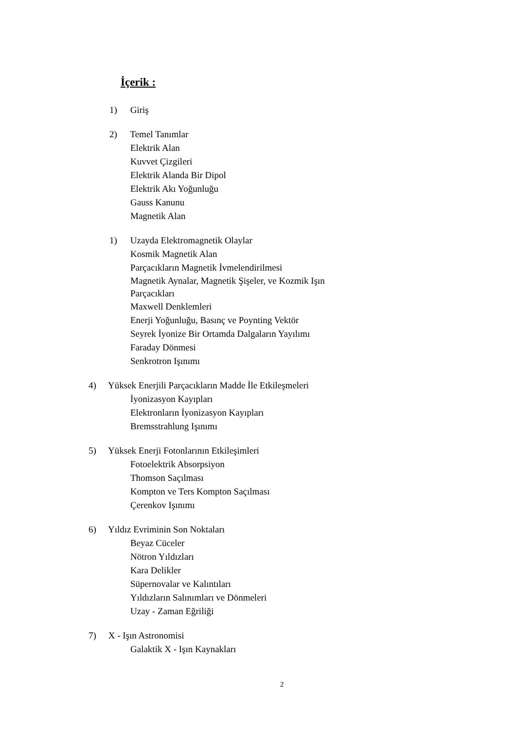İçerik :
1) Giriş
2) Temel Tanımlar
Elektrik Alan
Kuvvet Çizgileri
Elektrik Alanda Bir Dipol
Elektrik Akı Yoğunluğu
Gauss Kanunu
Magnetik Alan
1) Uzayda Elektromagnetik Olaylar
Kosmik Magnetik Alan
Parçacıkların Magnetik İvmelendirilmesi
Magnetik Aynalar, Magnetik Şişeler, ve Kozmik Işın
Parçacıkları
Maxwell Denklemleri
Enerji Yoğunluğu, Basınç ve Poynting Vektör
Seyrek İyonize Bir Ortamda Dalgaların Yayılımı
Faraday Dönmesi
Senkrotron Işınımı
4) Yüksek Enerjili Parçacıkların Madde İle Etkileşmeleri
İyonizasyon Kayıpları
Elektronların İyonizasyon Kayıpları
Bremsstrahlung Işınımı
5) Yüksek Enerji Fotonlarının Etkileşimleri
Fotoelektrik Absorpsiyon
Thomson Saçılması
Kompton ve Ters Kompton Saçılması
Çerenkov Işınımı
6) Yıldız Evriminin Son Noktaları
Beyaz Cüceler
Nötron Yıldızları
Kara Delikler
Süpernovalar ve Kalıntıları
Yıldızların Salınımları ve Dönmeleri
Uzay - Zaman Eğriliği
7) X - Işın Astronomisi
Galaktik X - Işın Kaynakları
2